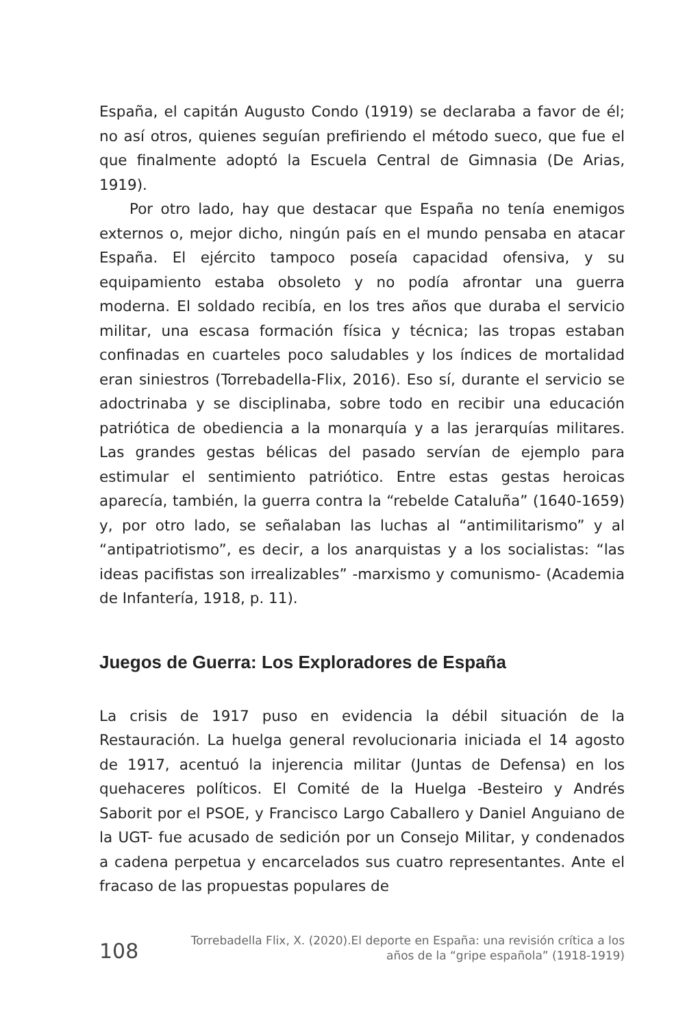España, el capitán Augusto Condo (1919) se declaraba a favor de él; no así otros, quienes seguían prefiriendo el método sueco, que fue el que finalmente adoptó la Escuela Central de Gimnasia (De Arias, 1919).
Por otro lado, hay que destacar que España no tenía enemigos externos o, mejor dicho, ningún país en el mundo pensaba en atacar España. El ejército tampoco poseía capacidad ofensiva, y su equipamiento estaba obsoleto y no podía afrontar una guerra moderna. El soldado recibía, en los tres años que duraba el servicio militar, una escasa formación física y técnica; las tropas estaban confinadas en cuarteles poco saludables y los índices de mortalidad eran siniestros (Torrebadella-Flix, 2016). Eso sí, durante el servicio se adoctrinaba y se disciplinaba, sobre todo en recibir una educación patriótica de obediencia a la monarquía y a las jerarquías militares. Las grandes gestas bélicas del pasado servían de ejemplo para estimular el sentimiento patriótico. Entre estas gestas heroicas aparecía, también, la guerra contra la “rebelde Cataluña” (1640-1659) y, por otro lado, se señalaban las luchas al “antimilitarismo” y al “antipatriotismo”, es decir, a los anarquistas y a los socialistas: “las ideas pacifistas son irrealizables” -marxismo y comunismo- (Academia de Infantería, 1918, p. 11).
Juegos de Guerra: Los Exploradores de España
La crisis de 1917 puso en evidencia la débil situación de la Restauración. La huelga general revolucionaria iniciada el 14 agosto de 1917, acentuó la injerencia militar (Juntas de Defensa) en los quehaceres políticos. El Comité de la Huelga -Besteiro y Andrés Saborit por el PSOE, y Francisco Largo Caballero y Daniel Anguiano de la UGT- fue acusado de sedición por un Consejo Militar, y condenados a cadena perpetua y encarcelados sus cuatro representantes. Ante el fracaso de las propuestas populares de
108
Torrebadella Flix, X. (2020).El deporte en España: una revisión crítica a los
años de la “gripe española” (1918-1919)